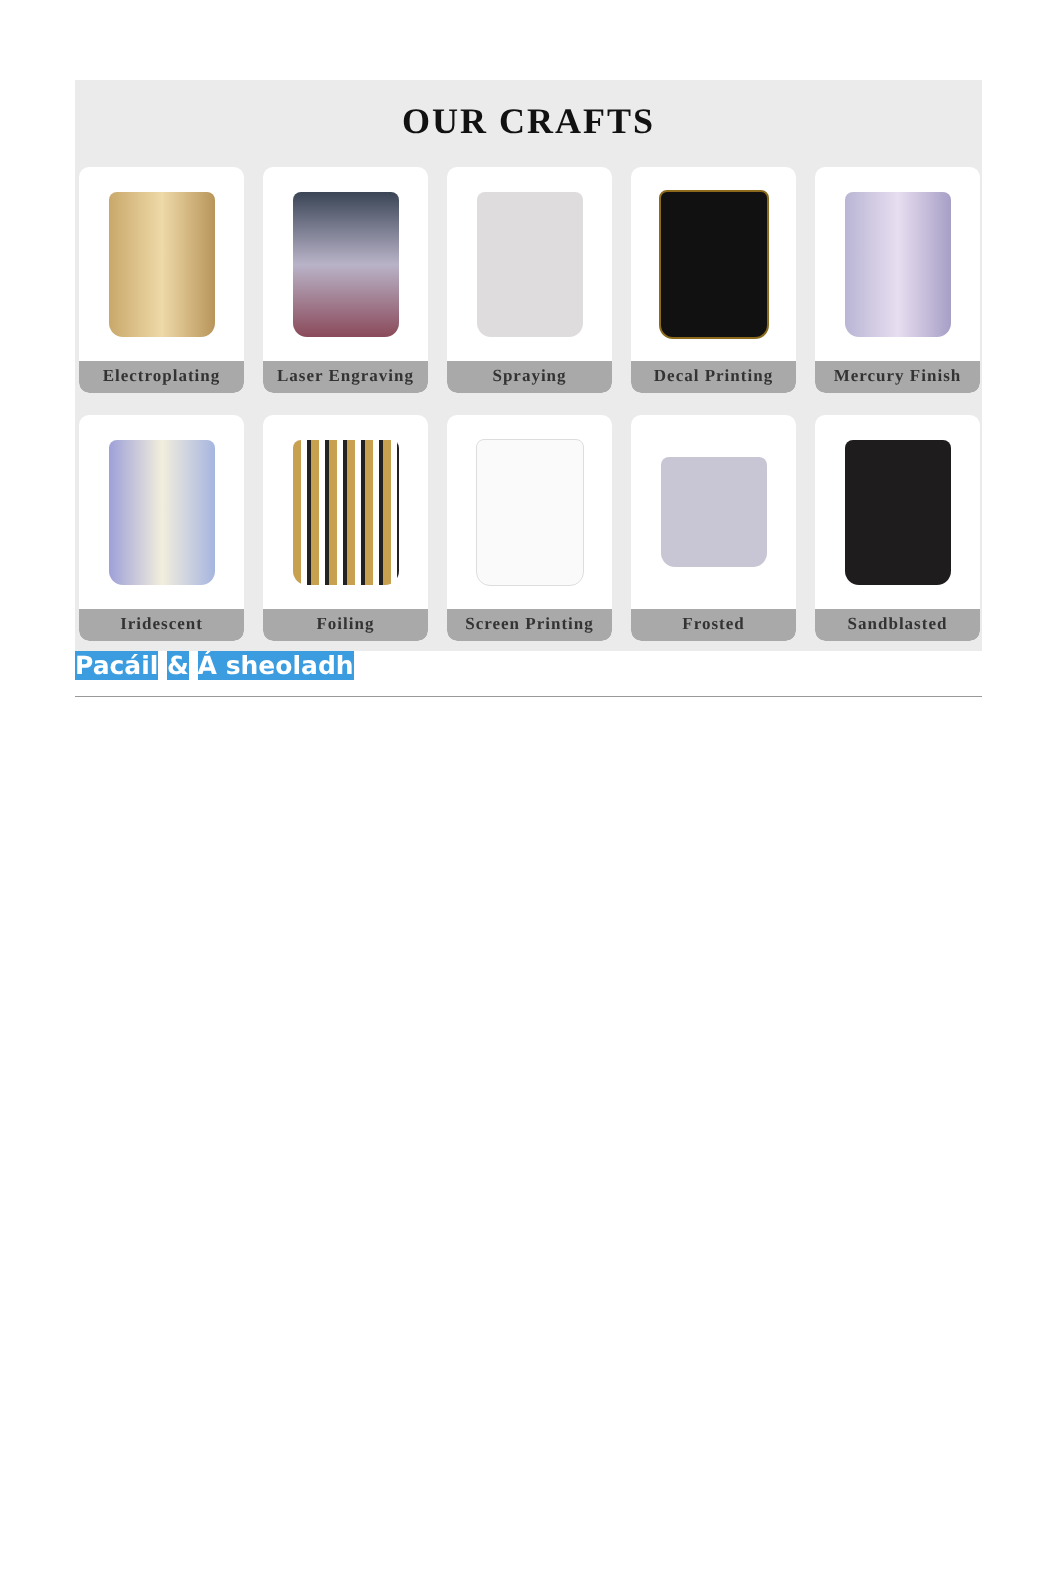OUR CRAFTS
Electroplating
Laser Engraving
Spraying
Decal Printing
Mercury Finish
Iridescent
Foiling
Screen Printing
Frosted
Sandblasted
Pacáil & Á sheoladh